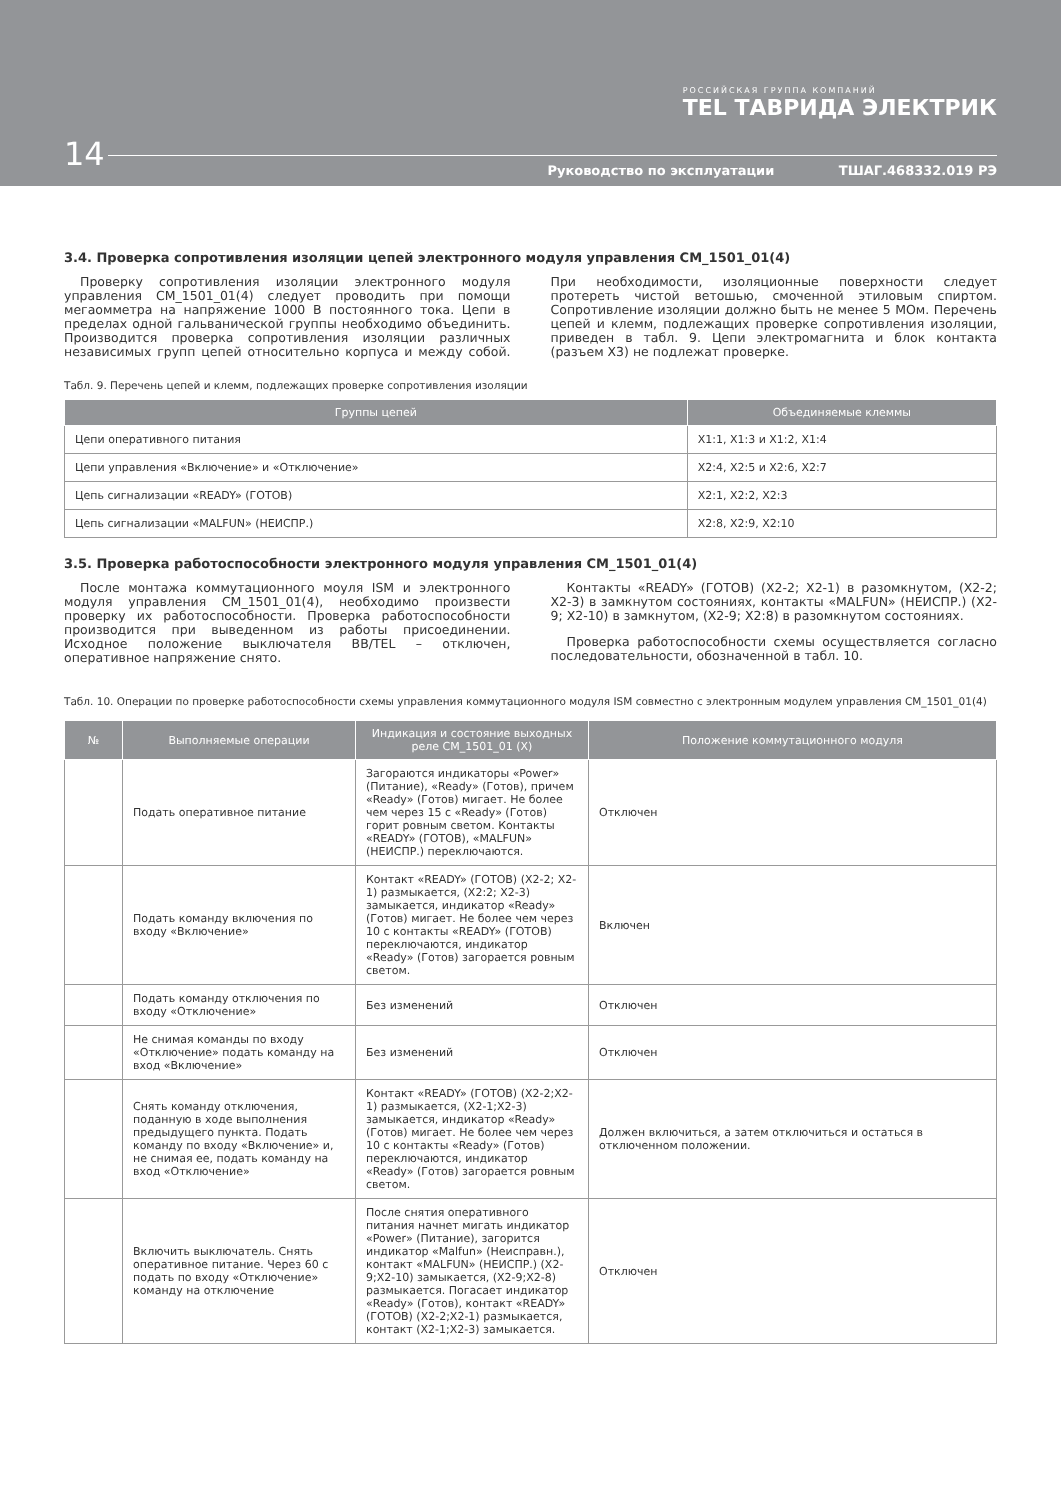РОССИЙСКАЯ ГРУППА КОМПАНИЙ
TEL ТАВРИДА ЭЛЕКТРИК
14
Руководство по эксплуатации ТШАГ.468332.019 РЭ
3.4. Проверка сопротивления изоляции цепей электронного модуля управления CM_1501_01(4)
Проверку сопротивления изоляции электронного модуля управления CM_1501_01(4) следует проводить при помощи мегаомметра на напряжение 1000 В постоянного тока. Цепи в пределах одной гальванической группы необходимо объединить. Производится проверка сопротивления изоляции различных независимых групп цепей относительно корпуса и между собой. При необходимости, изоляционные поверхности следует протереть чистой ветошью, смоченной этиловым спиртом. Сопротивление изоляции должно быть не менее 5 МОм. Перечень цепей и клемм, подлежащих проверке сопротивления изоляции, приведен в табл. 9. Цепи электромагнита и блок контакта (разъем X3) не подлежат проверке.
Табл. 9. Перечень цепей и клемм, подлежащих проверке сопротивления изоляции
| Группы цепей | Объединяемые клеммы |
| --- | --- |
| Цепи оперативного питания | X1:1, X1:3 и X1:2, X1:4 |
| Цепи управления «Включение» и «Отключение» | X2:4, X2:5 и X2:6, X2:7 |
| Цепь сигнализации «READY» (ГОТОВ) | X2:1, X2:2, X2:3 |
| Цепь сигнализации «MALFUN» (НЕИСПР.) | X2:8, X2:9, X2:10 |
3.5. Проверка работоспособности электронного модуля управления CM_1501_01(4)
После монтажа коммутационного моуля ISM и электронного модуля управления CM_1501_01(4), необходимо произвести проверку их работоспособности. Проверка работоспособности производится при выведенном из работы присоединении. Исходное положение выключателя BB/TEL – отключен, оперативное напряжение снято.
Контакты «READY» (ГОТОВ) (X2-2; X2-1) в разомкнутом, (X2-2; X2-3) в замкнутом состояниях, контакты «MALFUN» (НЕИСПР.) (X2-9; X2-10) в замкнутом, (X2-9; X2:8) в разомкнутом состояниях.
Проверка работоспособности схемы осуществляется согласно последовательности, обозначенной в табл. 10.
Табл. 10. Операции по проверке работоспособности схемы управления коммутационного модуля ISM совместно с электронным модулем управления CM_1501_01(4)
| № | Выполняемые операции | Индикация и состояние выходных реле CM_1501_01 (X) | Положение коммутационного модуля |
| --- | --- | --- | --- |
| | Подать оперативное питание | Загораются индикаторы «Power» (Питание), «Ready» (Готов), причем «Ready» (Готов) мигает. Не более чем через 15 с «Ready» (Готов) горит ровным светом. Контакты «READY» (ГОТОВ), «MALFUN» (НЕИСПР.) переключаются. | Отключен |
| | Подать команду включения по входу «Включение» | Контакт «READY» (ГОТОВ) (X2-2; X2-1) размыкается, (X2:2; X2-3) замыкается, индикатор «Ready» (Готов) мигает. Не более чем через 10 с контакты «READY» (ГОТОВ) переключаются, индикатор «Ready» (Готов) загорается ровным светом. | Включен |
| | Подать команду отключения по входу «Отключение» | Без изменений | Отключен |
| | Не снимая команды по входу «Отключение» подать команду на вход «Включение» | Без изменений | Отключен |
| | Снять команду отключения, поданную в ходе выполнения предыдущего пункта. Подать команду по входу «Включение» и, не снимая ее, подать команду на вход «Отключение» | Контакт «READY» (ГОТОВ) (X2-2;X2-1) размыкается, (X2-1;X2-3) замыкается, индикатор «Ready» (Готов) мигает. Не более чем через 10 с контакты «Ready» (Готов) переключаются, индикатор «Ready» (Готов) загорается ровным светом. | Должен включиться, а затем отключиться и остаться в отключенном положении. |
| | Включить выключатель. Снять оперативное питание. Через 60 с подать по входу «Отключение» команду на отключение | После снятия оперативного питания начнет мигать индикатор «Power» (Питание), загорится индикатор «Malfun» (Неисправн.), контакт «MALFUN» (НЕИСПР.) (X2-9;X2-10) замыкается, (X2-9;X2-8) размыкается. Погасает индикатор «Ready» (Готов), контакт «READY» (ГОТОВ) (X2-2;X2-1) размыкается, контакт (X2-1;X2-3) замыкается. | Отключен |